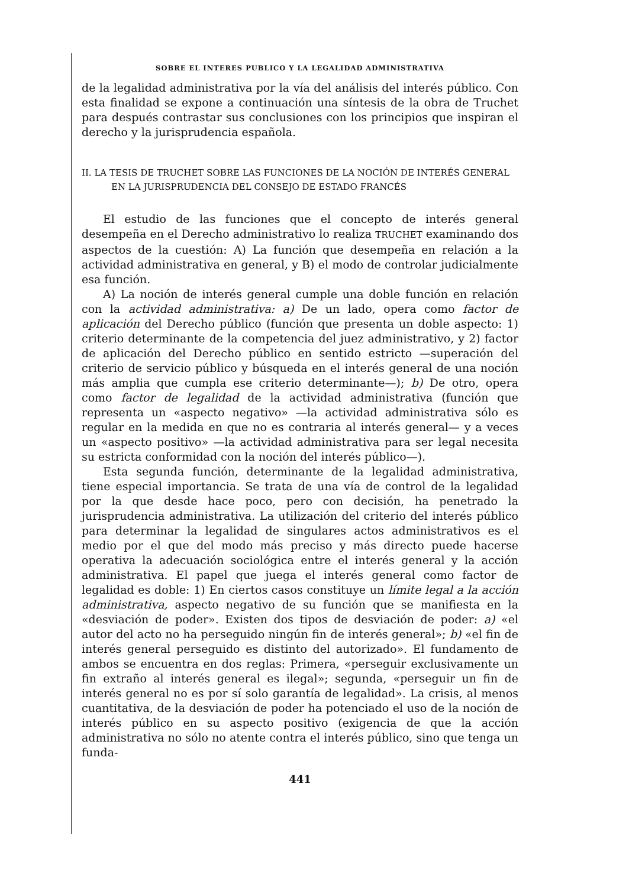SOBRE EL INTERES PUBLICO Y LA LEGALIDAD ADMINISTRATIVA
de la legalidad administrativa por la vía del análisis del interés público. Con esta finalidad se expone a continuación una síntesis de la obra de Truchet para después contrastar sus conclusiones con los principios que inspiran el derecho y la jurisprudencia española.
II. LA TESIS DE TRUCHET SOBRE LAS FUNCIONES DE LA NOCIÓN DE INTERÉS GENERAL EN LA JURISPRUDENCIA DEL CONSEJO DE ESTADO FRANCÉS
El estudio de las funciones que el concepto de interés general desempeña en el Derecho administrativo lo realiza TRUCHET examinando dos aspectos de la cuestión: A) La función que desempeña en relación a la actividad administrativa en general, y B) el modo de controlar judicialmente esa función.
A) La noción de interés general cumple una doble función en relación con la actividad administrativa: a) De un lado, opera como factor de aplicación del Derecho público (función que presenta un doble aspecto: 1) criterio determinante de la competencia del juez administrativo, y 2) factor de aplicación del Derecho público en sentido estricto —superación del criterio de servicio público y búsqueda en el interés general de una noción más amplia que cumpla ese criterio determinante—); b) De otro, opera como factor de legalidad de la actividad administrativa (función que representa un «aspecto negativo» —la actividad administrativa sólo es regular en la medida en que no es contraria al interés general— y a veces un «aspecto positivo» —la actividad administrativa para ser legal necesita su estricta conformidad con la noción del interés público—).
Esta segunda función, determinante de la legalidad administrativa, tiene especial importancia. Se trata de una vía de control de la legalidad por la que desde hace poco, pero con decisión, ha penetrado la jurisprudencia administrativa. La utilización del criterio del interés público para determinar la legalidad de singulares actos administrativos es el medio por el que del modo más preciso y más directo puede hacerse operativa la adecuación sociológica entre el interés general y la acción administrativa. El papel que juega el interés general como factor de legalidad es doble: 1) En ciertos casos constituye un límite legal a la acción administrativa, aspecto negativo de su función que se manifiesta en la «desviación de poder». Existen dos tipos de desviación de poder: a) «el autor del acto no ha perseguido ningún fin de interés general»; b) «el fin de interés general perseguido es distinto del autorizado». El fundamento de ambos se encuentra en dos reglas: Primera, «perseguir exclusivamente un fin extraño al interés general es ilegal»; segunda, «perseguir un fin de interés general no es por sí solo garantía de legalidad». La crisis, al menos cuantitativa, de la desviación de poder ha potenciado el uso de la noción de interés público en su aspecto positivo (exigencia de que la acción administrativa no sólo no atente contra el interés público, sino que tenga un funda-
441